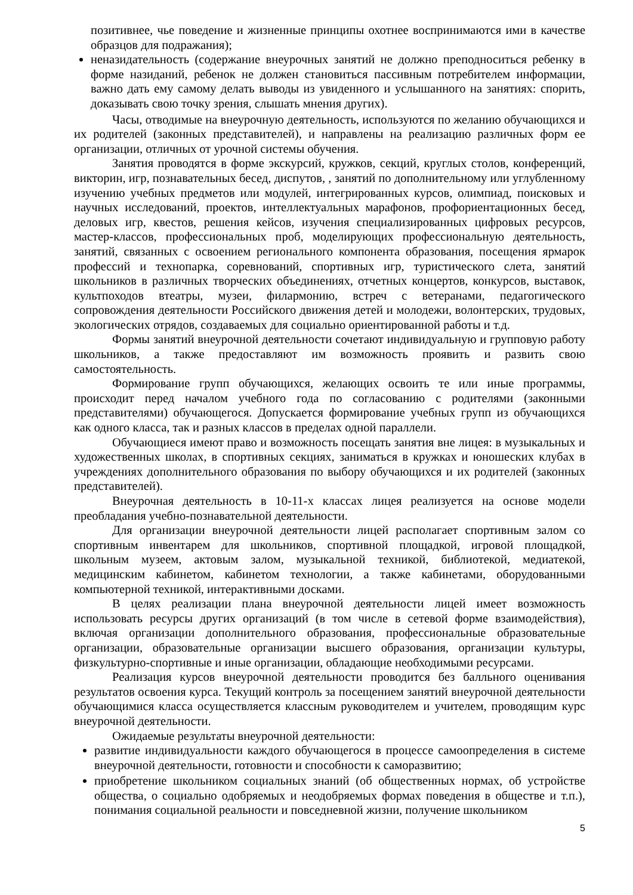позитивнее, чье поведение и жизненные принципы охотнее воспринимаются ими в качестве образцов для подражания);
неназидательность (содержание внеурочных занятий не должно преподноситься ребенку в форме назиданий, ребенок не должен становиться пассивным потребителем информации, важно дать ему самому делать выводы из увиденного и услышанного на занятиях: спорить, доказывать свою точку зрения, слышать мнения других).
Часы, отводимые на внеурочную деятельность, используются по желанию обучающихся и их родителей (законных представителей), и направлены на реализацию различных форм ее организации, отличных от урочной системы обучения.
Занятия проводятся в форме экскурсий, кружков, секций, круглых столов, конференций, викторин, игр, познавательных бесед, диспутов, , занятий по дополнительному или углубленному изучению учебных предметов или модулей, интегрированных курсов, олимпиад, поисковых и научных исследований, проектов, интеллектуальных марафонов, профориентационных бесед, деловых игр, квестов, решения кейсов, изучения специализированных цифровых ресурсов, мастер-классов, профессиональных проб, моделирующих профессиональную деятельность, занятий, связанных с освоением регионального компонента образования, посещения ярмарок профессий и технопарка, соревнований, спортивных игр, туристического слета, занятий школьников в различных творческих объединениях, отчетных концертов, конкурсов, выставок, культпоходов втеатры, музеи, филармонию, встреч с ветеранами, педагогического сопровождения деятельности Российского движения детей и молодежи, волонтерских, трудовых, экологических отрядов, создаваемых для социально ориентированной работы и т.д.
Формы занятий внеурочной деятельности сочетают индивидуальную и групповую работу школьников, а также предоставляют им возможность проявить и развить свою самостоятельность.
Формирование групп обучающихся, желающих освоить те или иные программы, происходит перед началом учебного года по согласованию с родителями (законными представителями) обучающегося. Допускается формирование учебных групп из обучающихся как одного класса, так и разных классов в пределах одной параллели.
Обучающиеся имеют право и возможность посещать занятия вне лицея: в музыкальных и художественных школах, в спортивных секциях, заниматься в кружках и юношеских клубах в учреждениях дополнительного образования по выбору обучающихся и их родителей (законных представителей).
Внеурочная деятельность в 10-11-х классах лицея реализуется на основе модели преобладания учебно-познавательной деятельности.
Для организации внеурочной деятельности лицей располагает спортивным залом со спортивным инвентарем для школьников, спортивной площадкой, игровой площадкой, школьным музеем, актовым залом, музыкальной техникой, библиотекой, медиатекой, медицинским кабинетом, кабинетом технологии, а также кабинетами, оборудованными компьютерной техникой, интерактивными досками.
В целях реализации плана внеурочной деятельности лицей имеет возможность использовать ресурсы других организаций (в том числе в сетевой форме взаимодействия), включая организации дополнительного образования, профессиональные образовательные организации, образовательные организации высшего образования, организации культуры, физкультурно-спортивные и иные организации, обладающие необходимыми ресурсами.
Реализация курсов внеурочной деятельности проводится без балльного оценивания результатов освоения курса. Текущий контроль за посещением занятий внеурочной деятельности обучающимися класса осуществляется классным руководителем и учителем, проводящим курс внеурочной деятельности.
Ожидаемые результаты внеурочной деятельности:
развитие индивидуальности каждого обучающегося в процессе самоопределения в системе внеурочной деятельности, готовности и способности к саморазвитию;
приобретение школьником социальных знаний (об общественных нормах, об устройстве общества, о социально одобряемых и неодобряемых формах поведения в обществе и т.п.), понимания социальной реальности и повседневной жизни, получение школьником
5